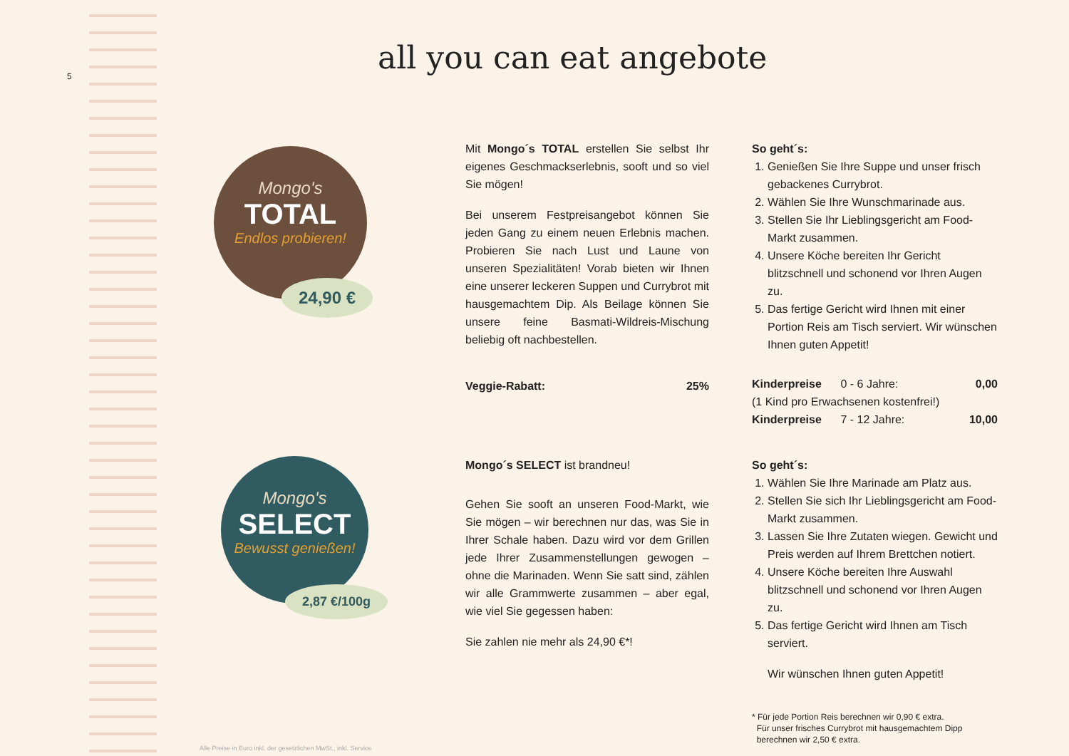5 all you can eat angebote
Mongo's
TOTAL
Endlos probieren!
24,90 €
Mongo's
SELECT
Bewusst genießen!
2,87 €/100g
Mit Mongo´s TOTAL erstellen Sie selbst Ihr eigenes Geschmackserlebnis, sooft und so viel Sie mögen!
Bei unserem Festpreisangebot können Sie jeden Gang zu einem neuen Erlebnis machen. Probieren Sie nach Lust und Laune von unseren Spezialitä­ten! Vorab bieten wir Ihnen eine unserer leckeren Suppen und Currybrot mit hausgemachtem Dip. Als Beilage können Sie unsere feine Basmati-Wildreis-Mischung beliebig oft nachbestellen.
Veggie-Rabatt: 25%
So geht´s:
1. Genießen Sie Ihre Suppe und unser frisch gebackenes Currybrot.
2. Wählen Sie Ihre Wunschmarinade aus.
3. Stellen Sie Ihr Lieblingsgericht am Food-Markt zusammen.
4. Unsere Köche bereiten Ihr Gericht blitzschnell und schonend vor Ihren Augen zu.
5. Das fertige Gericht wird Ihnen mit einer Portion Reis am Tisch serviert. Wir wünschen Ihnen guten Appetit!
Kinderpreise 0 - 6 Jahre: 0,00
(1 Kind pro Erwachsenen kostenfrei!)
Kinderpreise 7 - 12 Jahre: 10,00
Mongo´s SELECT ist brandneu!
Gehen Sie sooft an unseren Food-Markt, wie Sie mögen – wir berechnen nur das, was Sie in Ihrer Schale haben. Dazu wird vor dem Grillen jede Ihrer Zusammenstellungen gewogen – ohne die Marinaden. Wenn Sie satt sind, zählen wir alle Grammwerte zusammen – aber egal, wie viel Sie gegessen haben:
Sie zahlen nie mehr als 24,90 €*!
So geht´s:
1. Wählen Sie Ihre Marinade am Platz aus.
2. Stellen Sie sich Ihr Lieblingsgericht am Food-Markt zusammen.
3. Lassen Sie Ihre Zutaten wiegen. Gewicht und Preis werden auf Ihrem Brettchen notiert.
4. Unsere Köche bereiten Ihre Auswahl blitzschnell und schonend vor Ihren Augen zu.
5. Das fertige Gericht wird Ihnen am Tisch serviert.
Wir wünschen Ihnen guten Appetit!
* Für jede Portion Reis berechnen wir 0,90 € extra.
Für unser frisches Currybrot mit hausgemachtem Dipp
berechnen wir 2,50 € extra.
Alle Preise in Euro inkl. der gesetzlichen MwSt., inkl. Service